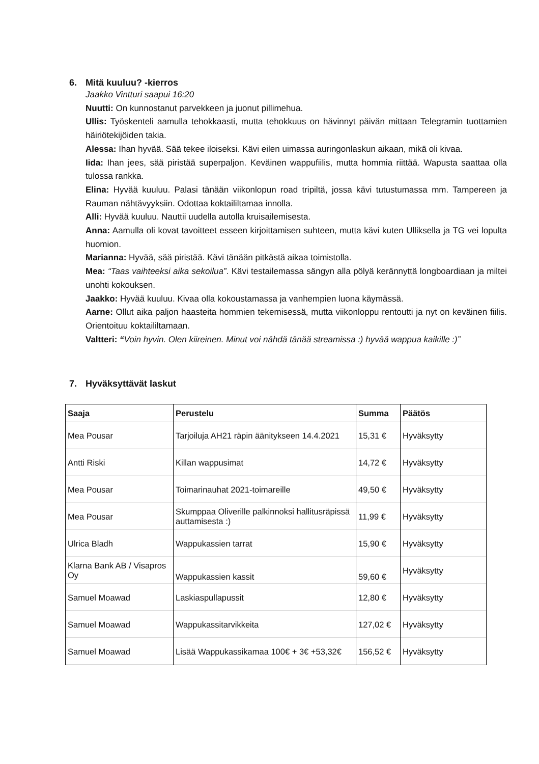6. Mitä kuuluu? -kierros
Jaakko Vintturi saapui 16:20
Nuutti: On kunnostanut parvekkeen ja juonut pillimehua.
Ullis: Työskenteli aamulla tehokkaasti, mutta tehokkuus on hävinnyt päivän mittaan Telegramin tuottamien häiriötekijöiden takia.
Alessa: Ihan hyvää. Sää tekee iloiseksi. Kävi eilen uimassa auringonlaskun aikaan, mikä oli kivaa.
Iida: Ihan jees, sää piristää superpaljon. Keväinen wappufiilis, mutta hommia riittää. Wapusta saattaa olla tulossa rankka.
Elina: Hyvää kuuluu. Palasi tänään viikonlopun road tripiltä, jossa kävi tutustumassa mm. Tampereen ja Rauman nähtävyyksiin. Odottaa koktaililtamaa innolla.
Alli: Hyvää kuuluu. Nauttii uudella autolla kruisailemisesta.
Anna: Aamulla oli kovat tavoitteet esseen kirjoittamisen suhteen, mutta kävi kuten Ulliksella ja TG vei lopulta huomion.
Marianna: Hyvää, sää piristää. Kävi tänään pitkästä aikaa toimistolla.
Mea: “Taas vaihteeksi aika sekoilua”. Kävi testailemassa sängyn alla pölyä kerännyttä longboardiaan ja miltei unohti kokouksen.
Jaakko: Hyvää kuuluu. Kivaa olla kokoustamassa ja vanhempien luona käymässä.
Aarne: Ollut aika paljon haasteita hommien tekemisessä, mutta viikonloppu rentoutti ja nyt on keväinen fiilis. Orientoituu koktaililtamaan.
Valtteri: “Voin hyvin. Olen kiireinen. Minut voi nähdä tänää streamissa :) hyvää wappua kaikille :)”
7. Hyväksyttävät laskut
| Saaja | Perustelu | Summa | Päätös |
| --- | --- | --- | --- |
| Mea Pousar | Tarjoiluja AH21 räpin äänitykseen 14.4.2021 | 15,31 € | Hyväksytty |
| Antti Riski | Killan wappusimat | 14,72 € | Hyväksytty |
| Mea Pousar | Toimarinauhat 2021-toimareille | 49,50 € | Hyväksytty |
| Mea Pousar | Skumppaa Oliverille palkinnoksi hallitusräpissä auttamisesta :) | 11,99 € | Hyväksytty |
| Ulrica Bladh | Wappukassien tarrat | 15,90 € | Hyväksytty |
| Klarna Bank AB / Visapros Oy | Wappukassien kassit | 59,60 € | Hyväksytty |
| Samuel Moawad | Laskiaspullapussit | 12,80 € | Hyväksytty |
| Samuel Moawad | Wappukassitarvikkeita | 127,02 € | Hyväksytty |
| Samuel Moawad | Lisää Wappukassikamaa 100€ + 3€ +53,32€ | 156,52 € | Hyväksytty |